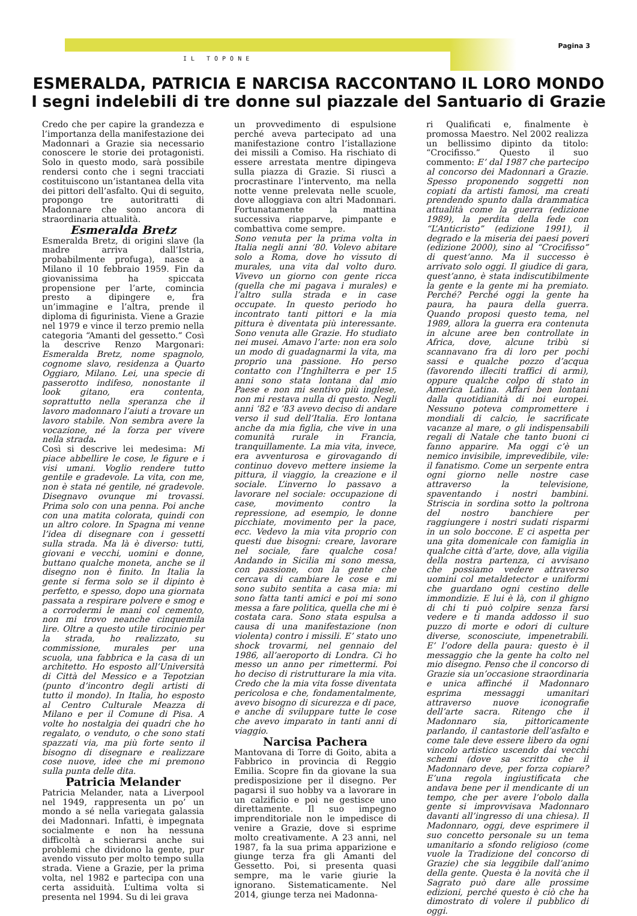Pagina 3
IL TOPONE
ESMERALDA, PATRICIA E NARCISA RACCONTANO IL LORO MONDO
I segni indelebili di tre donne sul piazzale del Santuario di Grazie
Credo che per capire la grandezza e l’importanza della manifestazione dei Madonnari a Grazie sia necessario conoscere le storie dei protagonisti. Solo in questo modo, sarà possibile rendersi conto che i segni tracciati costituiscono un’istantanea della vita dei pittori dell’asfalto. Qui di seguito, propongo tre autoritratti di Madonnare che sono ancora di straordinaria attualità.
Esmeralda Bretz
Esmeralda Bretz, di origini slave (la madre arriva dall’Istria, probabilmente profuga), nasce a Milano il 10 febbraio 1959. Fin da giovanissima ha spiccata propensione per l’arte, comincia presto a dipingere e, fra un’immagine e l’altra, prende il diploma di figurinista. Viene a Grazie nel 1979 e vince il terzo premio nella categoria “Amanti del gessetto.” Così la descrive Renzo Margonari: Esmeralda Bretz, nome spagnolo, cognome slavo, residenza a Quarto Oggiaro, Milano. Lei, una specie di passerotto indifeso, nonostante il look gitano, era contenta, soprattutto nella speranza che il lavoro madonnaro l’aiuti a trovare un lavoro stabile. Non sembra avere la vocazione, né la forza per vivere nella strada.
Così si descrive lei medesima: Mi piace abbellire le cose, le figure e i visi umani. Voglio rendere tutto gentile e gradevole. La vita, con me, non è stata né gentile, né gradevole. Disegnavo ovunque mi trovassi. Prima solo con una penna. Poi anche con una matita colorata, quindi con un altro colore. In Spagna mi venne l’idea di disegnare con i gessetti sulla strada. Ma là è diverso: tutti, giovani e vecchi, uomini e donne, buttano qualche moneta, anche se il disegno non è finito. In Italia la gente si ferma solo se il dipinto è perfetto, e spesso, dopo una giornata passata a respirare polvere e smog e a corrodermi le mani col cemento, non mi trovo neanche cinquemila lire. Oltre a questo utile tirocinio per la strada, ho realizzato, su commissione, murales per una scuola, una fabbrica e la casa di un architetto. Ho esposto all’Università di Città del Messico e a Tepotzian (punto d’incontro degli artisti di tutto il mondo). In Italia, ho esposto al Centro Culturale Meazza di Milano e per il Comune di Pisa. A volte ho nostalgia dei quadri che ho regalato, o venduto, o che sono stati spazzati via, ma più forte sento il bisogno di disegnare e realizzare cose nuove, idee che mi premono sulla punta delle dita.
Patricia Melander
Patricia Melander, nata a Liverpool nel 1949, rappresenta un po’ un mondo a sé nella variegata galassia dei Madonnari. Infatti, è impegnata socialmente e non ha nessuna difficoltà a schierarsi anche sui problemi che dividono la gente, pur avendo vissuto per molto tempo sulla strada. Viene a Grazie, per la prima volta, nel 1982 e partecipa con una certa assiduità. L’ultima volta si presenta nel 1994. Su di lei grava
un provvedimento di espulsione perché aveva partecipato ad una manifestazione contro l’istallazione dei missili a Comiso. Ha rischiato di essere arrestata mentre dipingeva sulla piazza di Grazie. Si riuscì a procrastinare l’intervento, ma nella notte venne prelevata nelle scuole, dove alloggiava con altri Madonnari. Fortunatamente la mattina successiva riapparve, pimpante e combattiva come sempre.
Sono venuta per la prima volta in Italia negli anni ’80. Volevo abitare solo a Roma, dove ho vissuto di murales, una vita dal volto duro. Vivevo un giorno con gente ricca (quella che mi pagava i murales) e l’altro sulla strada e in case occupate. In questo periodo ho incontrato tanti pittori e la mia pittura è diventata più interessante. Sono venuta alle Grazie. Ho studiato nei musei. Amavo l’arte: non era solo un modo di guadagnarmi la vita, ma proprio una passione. Ho perso contatto con l’Inghilterra e per 15 anni sono stata lontana dal mio Paese e non mi sentivo più inglese, non mi restava nulla di questo. Negli anni ’82 e ’83 avevo deciso di andare verso il sud dell’Italia. Ero lontana anche da mia figlia, che vive in una comunità rurale in Francia, tranquillamente. La mia vita, invece, era avventurosa e girovagando di continuo dovevo mettere insieme la pittura, il viaggio, la creazione e il sociale. L’inverno lo passavo a lavorare nel sociale: occupazione di case, movimento contro la repressione, ad esempio, le donne picchiate, movimento per la pace, ecc. Vedevo la mia vita proprio con questi due bisogni: creare, lavorare nel sociale, fare qualche cosa! Andando in Sicilia mi sono messa, con passione, con la gente che cercava di cambiare le cose e mi sono subito sentita a casa mia: mi sono fatta tanti amici e poi mi sono messa a fare politica, quella che mi è costata cara. Sono stata espulsa a causa di una manifestazione (non violenta) contro i missili. E’ stato uno shock trovarmi, nel gennaio del 1986, all’aeroporto di Londra. Ci ho messo un anno per rimettermi. Poi ho deciso di ristrutturare la mia vita. Credo che la mia vita fosse diventata pericolosa e che, fondamentalmente, avevo bisogno di sicurezza e di pace, e anche di sviluppare tutte le cose che avevo imparato in tanti anni di viaggio.
Narcisa Pachera
Mantovana di Torre di Goito, abita a Fabbrico in provincia di Reggio Emilia. Scopre fin da giovane la sua predisposizione per il disegno. Per pagarsi il suo hobby va a lavorare in un calzificio e poi ne gestisce uno direttamente. Il suo impegno imprenditoriale non le impedisce di venire a Grazie, dove si esprime molto creativamente. A 23 anni, nel 1987, fa la sua prima apparizione e giunge terza fra gli Amanti del Gessetto. Poi, si presenta quasi sempre, ma le varie giurie la ignorano. Sistematicamente. Nel 2014, giunge terza nei Madonna-
ri Qualificati e, finalmente è promossa Maestro. Nel 2002 realizza un bellissimo dipinto da titolo: “Crocifisso.” Questo il suo commento: E’ dal 1987 che partecipo al concorso dei Madonnari a Grazie. Spesso proponendo soggetti non copiati da artisti famosi, ma creati prendendo spunto dalla drammatica attualità come la guerra (edizione 1989), la perdita della fede con “L’Anticristo” (edizione 1991), il degrado e la miseria dei paesi poveri (edizione 2000), sino al “Crocifisso” di quest’anno. Ma il successo è arrivato solo oggi. Il giudice di gara, quest’anno, è stata indiscutibilmente la gente e la gente mi ha premiato. Perché? Perché oggi la gente ha paura, ha paura della guerra. Quando proposi questo tema, nel 1989, allora la guerra era contenuta in alcune aree ben controllate in Africa, dove, alcune tribù si scannavano fra di loro per pochi sassi e qualche pozzo d’acqua (favorendo illeciti traffici di armi), oppure qualche colpo di stato in America Latina. Affari ben lontani dalla quotidianità di noi europei. Nessuno poteva compromettere i mondiali di calcio, le sacrificate vacanze al mare, o gli indispensabili regali di Natale che tanto buoni ci fanno apparire. Ma oggi c’è un nemico invisibile, imprevedibile, vile: il fanatismo. Come un serpente entra ogni giorno nelle nostre case attraverso la televisione, spaventando i nostri bambini. Striscia in sordina sotto la poltrona del nostro banchiere per raggiungere i nostri sudati risparmi in un solo boccone. E ci aspetta per una gita domenicale con famiglia in qualche città d’arte, dove, alla vigilia della nostra partenza, ci avvisano che possiamo vedere attraverso uomini col metaldetector e uniformi che guardano ogni cestino delle immondizie. E lui è là, con il ghigno di chi ti può colpire senza farsi vedere e ti manda addosso il suo puzzo di morte e odori di culture diverse, sconosciute, impenetrabili. E’ l’odore della paura: questo è il messaggio che la gente ha colto nel mio disegno. Penso che il concorso di Grazie sia un’occasione straordinaria e unica affinché il Madonnaro esprima messaggi umanitari attraverso nuove iconografie dell’arte sacra. Ritengo che il Madonnaro sia, pittoricamente parlando, il cantastorie dell’asfalto e come tale deve essere libero da ogni vincolo artistico uscendo dai vecchi schemi (dove sa scritto che il Madonnaro deve, per forza copiare? E’una regola ingiustificata che andava bene per il mendicante di un tempo, che per avere l’obolo dalla gente si improvvisava Madonnaro davanti all’ingresso di una chiesa). Il Madonnaro, oggi, deve esprimere il suo concetto personale su un tema umanitario a sfondo religioso (come vuole la Tradizione del concorso di Grazie) che sia leggibile dall’animo della gente. Questa è la novità che il Sagrato può dare alle prossime edizioni, perché questo è ciò che ha dimostrato di volere il pubblico di oggi.